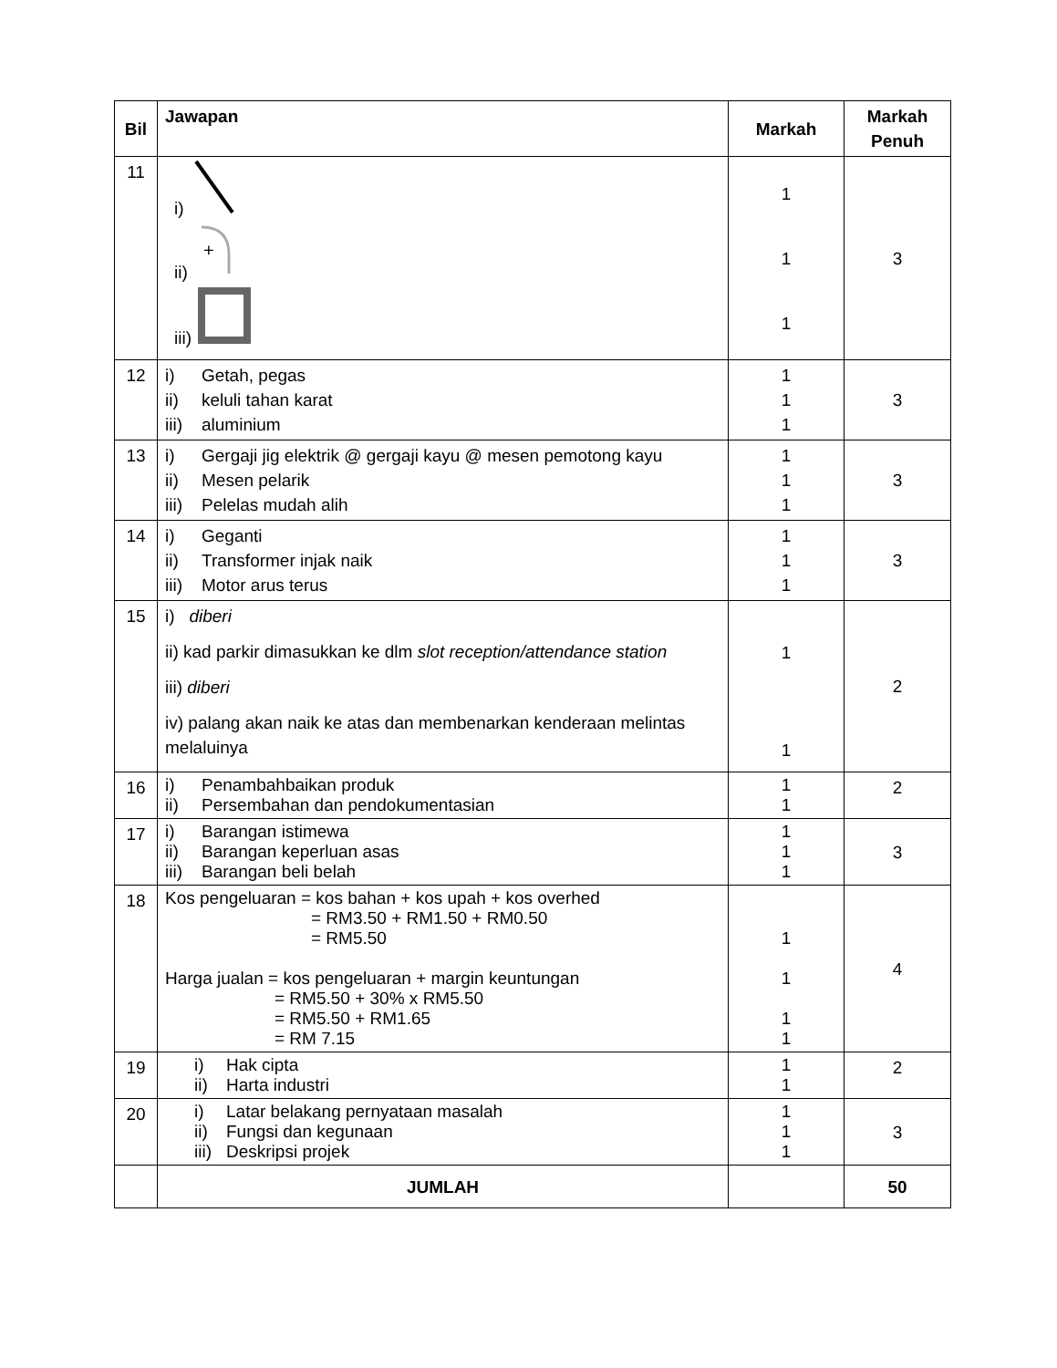| Bil | Jawapan | Markah | Markah Penuh |
| --- | --- | --- | --- |
| 11 | i) ii) + iii) | 1 1 1 | 3 |
| 12 | i) Getah, pegas ii) keluli tahan karat iii) aluminium | 1 1 1 | 3 |
| 13 | i) Gergaji jig elektrik @ gergaji kayu @ mesen pemotong kayu ii) Mesen pelarik iii) Pelelas mudah alih | 1 1 1 | 3 |
| 14 | i) Geganti ii) Transformer injak naik iii) Motor arus terus | 1 1 1 | 3 |
| 15 | i) diberi ii) kad parkir dimasukkan ke dlm slot reception/attendance station iii) diberi iv) palang akan naik ke atas dan membenarkan kenderaan melintas melaluinya | 1 1 | 2 |
| 16 | i) Penambahbaikan produk ii) Persembahan dan pendokumentasian | 1 1 | 2 |
| 17 | i) Barangan istimewa ii) Barangan keperluan asas iii) Barangan beli belah | 1 1 1 | 3 |
| 18 | Kos pengeluaran = kos bahan + kos upah + kos overhed = RM3.50 + RM1.50 + RM0.50 = RM5.50 Harga jualan = kos pengeluaran + margin keuntungan = RM5.50 + 30% x RM5.50 = RM5.50 + RM1.65 = RM 7.15 | 1 1 1 1 | 4 |
| 19 | i) Hak cipta ii) Harta industri | 1 1 | 2 |
| 20 | i) Latar belakang pernyataan masalah ii) Fungsi dan kegunaan iii) Deskripsi projek | 1 1 1 | 3 |
| | JUMLAH | | 50 |